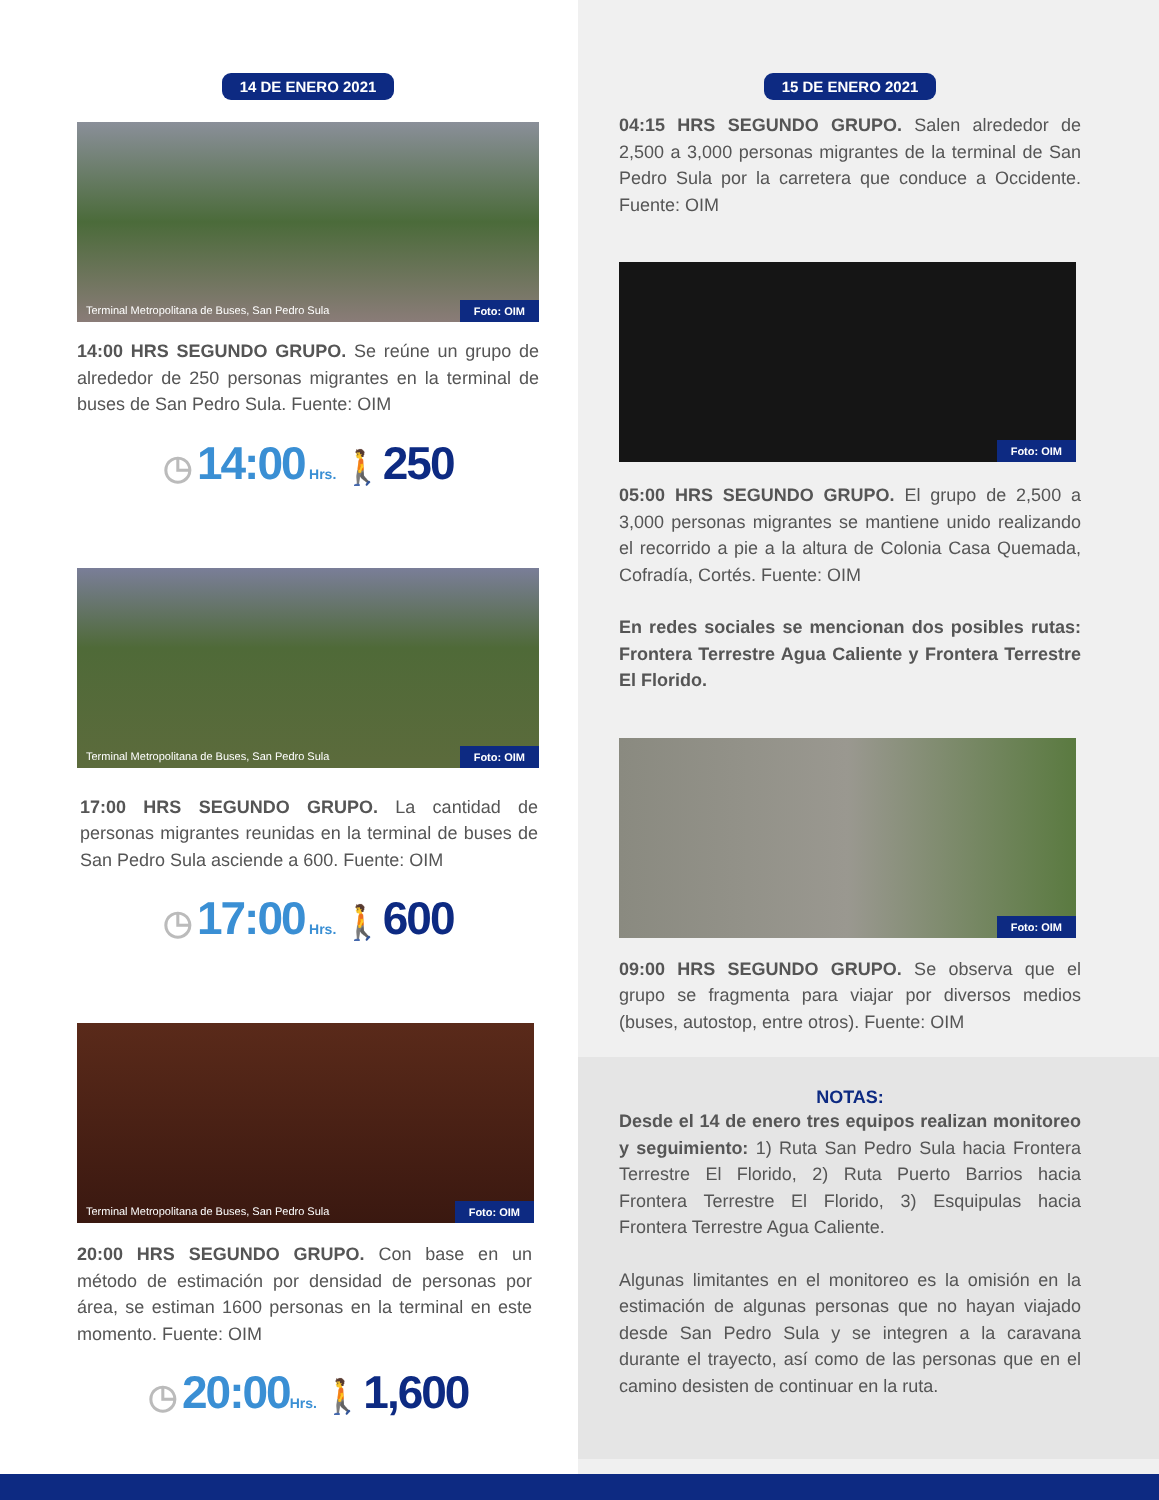14 DE ENERO 2021
Terminal Metropolitana de Buses, San Pedro Sula Foto: OIM
14:00 HRS SEGUNDO GRUPO. Se reúne un grupo de alrededor de 250 personas migrantes en la terminal de buses de San Pedro Sula. Fuente: OIM
◷ 14:00 Hrs. 🚶250
Terminal Metropolitana de Buses, San Pedro Sula Foto: OIM
17:00 HRS SEGUNDO GRUPO. La cantidad de personas migrantes reunidas en la terminal de buses de San Pedro Sula asciende a 600. Fuente: OIM
◷ 17:00 Hrs. 🚶600
Terminal Metropolitana de Buses, San Pedro Sula Foto: OIM
20:00 HRS SEGUNDO GRUPO. Con base en un método de estimación por densidad de personas por área, se estiman 1600 personas en la terminal en este momento. Fuente: OIM
◷ 20:00 Hrs. 🚶1,600
15 DE ENERO 2021
04:15 HRS SEGUNDO GRUPO. Salen alrededor de 2,500 a 3,000 personas migrantes de la terminal de San Pedro Sula por la carretera que conduce a Occidente. Fuente: OIM
Foto: OIM
05:00 HRS SEGUNDO GRUPO. El grupo de 2,500 a 3,000 personas migrantes se mantiene unido realizando el recorrido a pie a la altura de Colonia Casa Quemada, Cofradía, Cortés. Fuente: OIM
En redes sociales se mencionan dos posibles rutas: Frontera Terrestre Agua Caliente y Frontera Terrestre El Florido.
Foto: OIM
09:00 HRS SEGUNDO GRUPO. Se observa que el grupo se fragmenta para viajar por diversos medios (buses, autostop, entre otros). Fuente: OIM
NOTAS:
Desde el 14 de enero tres equipos realizan monitoreo y seguimiento: 1) Ruta San Pedro Sula hacia Frontera Terrestre El Florido, 2) Ruta Puerto Barrios hacia Frontera Terrestre El Florido, 3) Esquipulas hacia Frontera Terrestre Agua Caliente.
Algunas limitantes en el monitoreo es la omisión en la estimación de algunas personas que no hayan viajado desde San Pedro Sula y se integren a la caravana durante el trayecto, así como de las personas que en el camino desisten de continuar en la ruta.